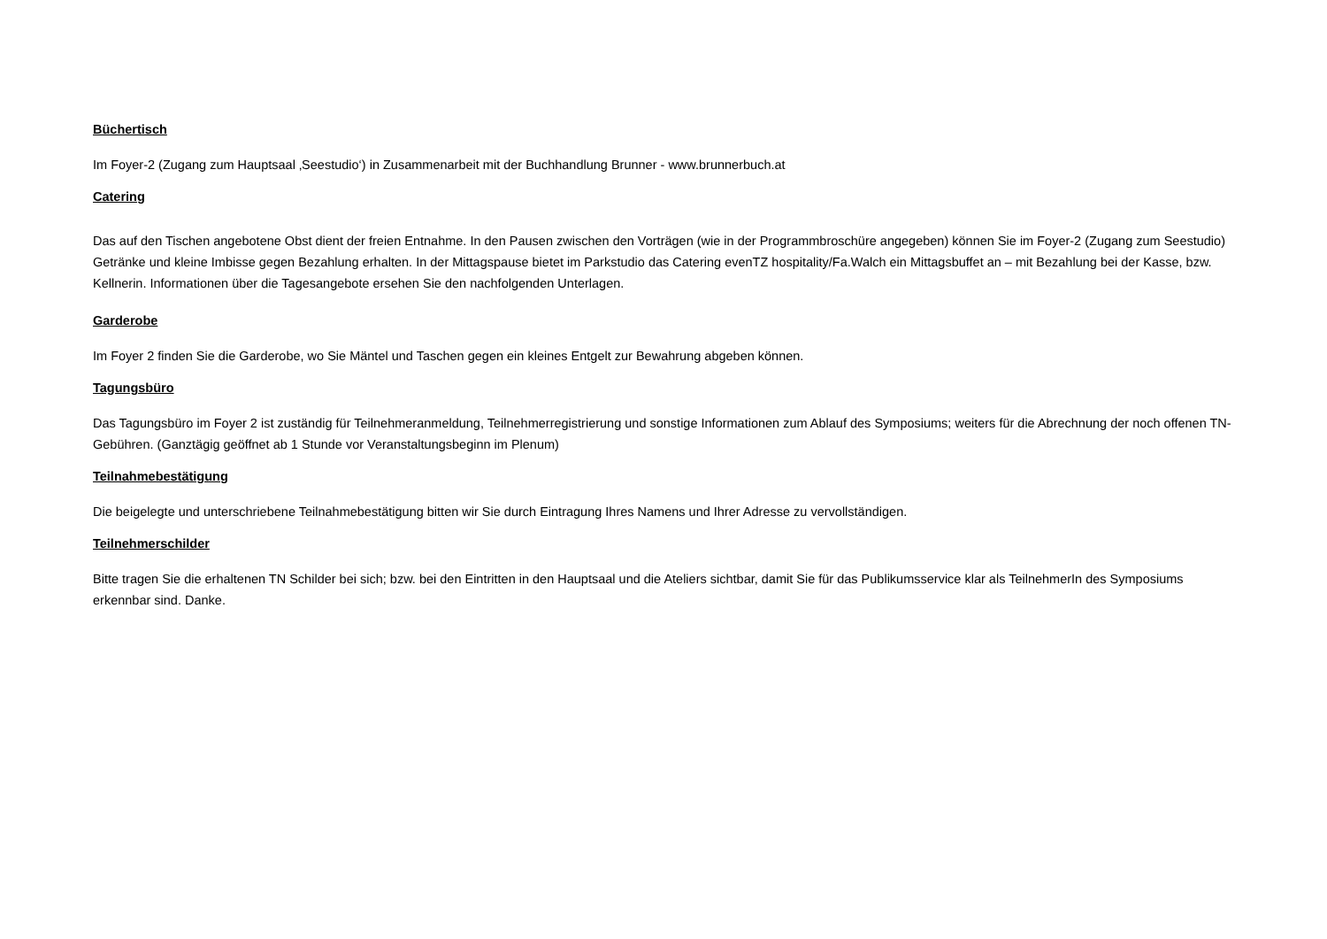Büchertisch
Im Foyer-2 (Zugang zum Hauptsaal ‚Seestudio‘) in Zusammenarbeit mit der Buchhandlung Brunner - www.brunnerbuch.at
Catering
Das auf den Tischen angebotene Obst dient der freien Entnahme. In den Pausen zwischen den Vorträgen (wie in der Programmbroschüre angegeben) können Sie im Foyer-2 (Zugang zum Seestudio) Getränke und kleine Imbisse gegen Bezahlung erhalten. In der Mittagspause bietet im Parkstudio das Catering evenTZ hospitality/Fa.Walch ein Mittagsbuffet an – mit Bezahlung bei der Kasse, bzw. Kellnerin. Informationen über die Tagesangebote ersehen Sie den nachfolgenden Unterlagen.
Garderobe
Im Foyer 2 finden Sie die Garderobe, wo Sie Mäntel und Taschen gegen ein kleines Entgelt zur Bewahrung abgeben können.
Tagungsbüro
Das Tagungsbüro im Foyer 2 ist zuständig für Teilnehmeranmeldung, Teilnehmerregistrierung und sonstige Informationen zum Ablauf des Symposiums; weiters für die Abrechnung der noch offenen TN-Gebühren. (Ganztägig geöffnet ab 1 Stunde vor Veranstaltungsbeginn im Plenum)
Teilnahmebestätigung
Die beigelegte und unterschriebene Teilnahmebestätigung bitten wir Sie durch Eintragung Ihres Namens und Ihrer Adresse zu vervollständigen.
Teilnehmerschilder
Bitte tragen Sie die erhaltenen TN Schilder bei sich; bzw. bei den Eintritten in den Hauptsaal und die Ateliers sichtbar, damit Sie für das Publikumsservice klar als TeilnehmerIn des Symposiums erkennbar sind. Danke.